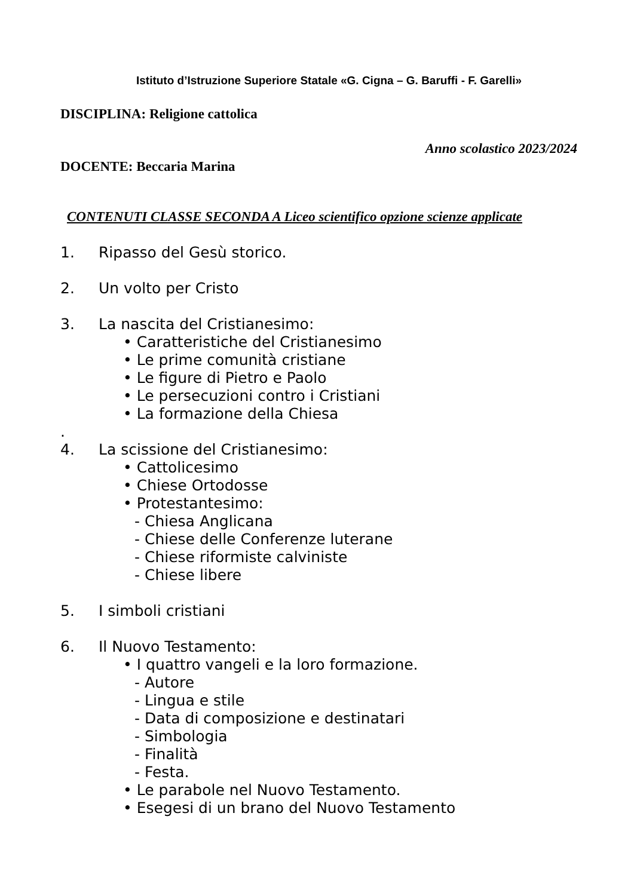Istituto d’Istruzione Superiore Statale «G. Cigna – G. Baruffi - F. Garelli»
DISCIPLINA: Religione cattolica
Anno scolastico 2023/2024
DOCENTE: Beccaria Marina
CONTENUTI CLASSE SECONDA A Liceo scientifico opzione scienze applicate
1. Ripasso del Gesù storico.
2. Un volto per Cristo
3. La nascita del Cristianesimo:
• Caratteristiche del Cristianesimo
• Le prime comunità cristiane
• Le figure di Pietro e Paolo
• Le persecuzioni contro i Cristiani
• La formazione della Chiesa
.
4. La scissione del Cristianesimo:
• Cattolicesimo
• Chiese Ortodosse
• Protestantesimo:
- Chiesa Anglicana
- Chiese delle Conferenze luterane
- Chiese riformiste calviniste
- Chiese libere
5. I simboli cristiani
6. Il Nuovo Testamento:
• I quattro vangeli e la loro formazione.
- Autore
- Lingua e stile
- Data di composizione e destinatari
- Simbologia
- Finalità
- Festa.
• Le parabole nel Nuovo Testamento.
• Esegesi di un brano del Nuovo Testamento